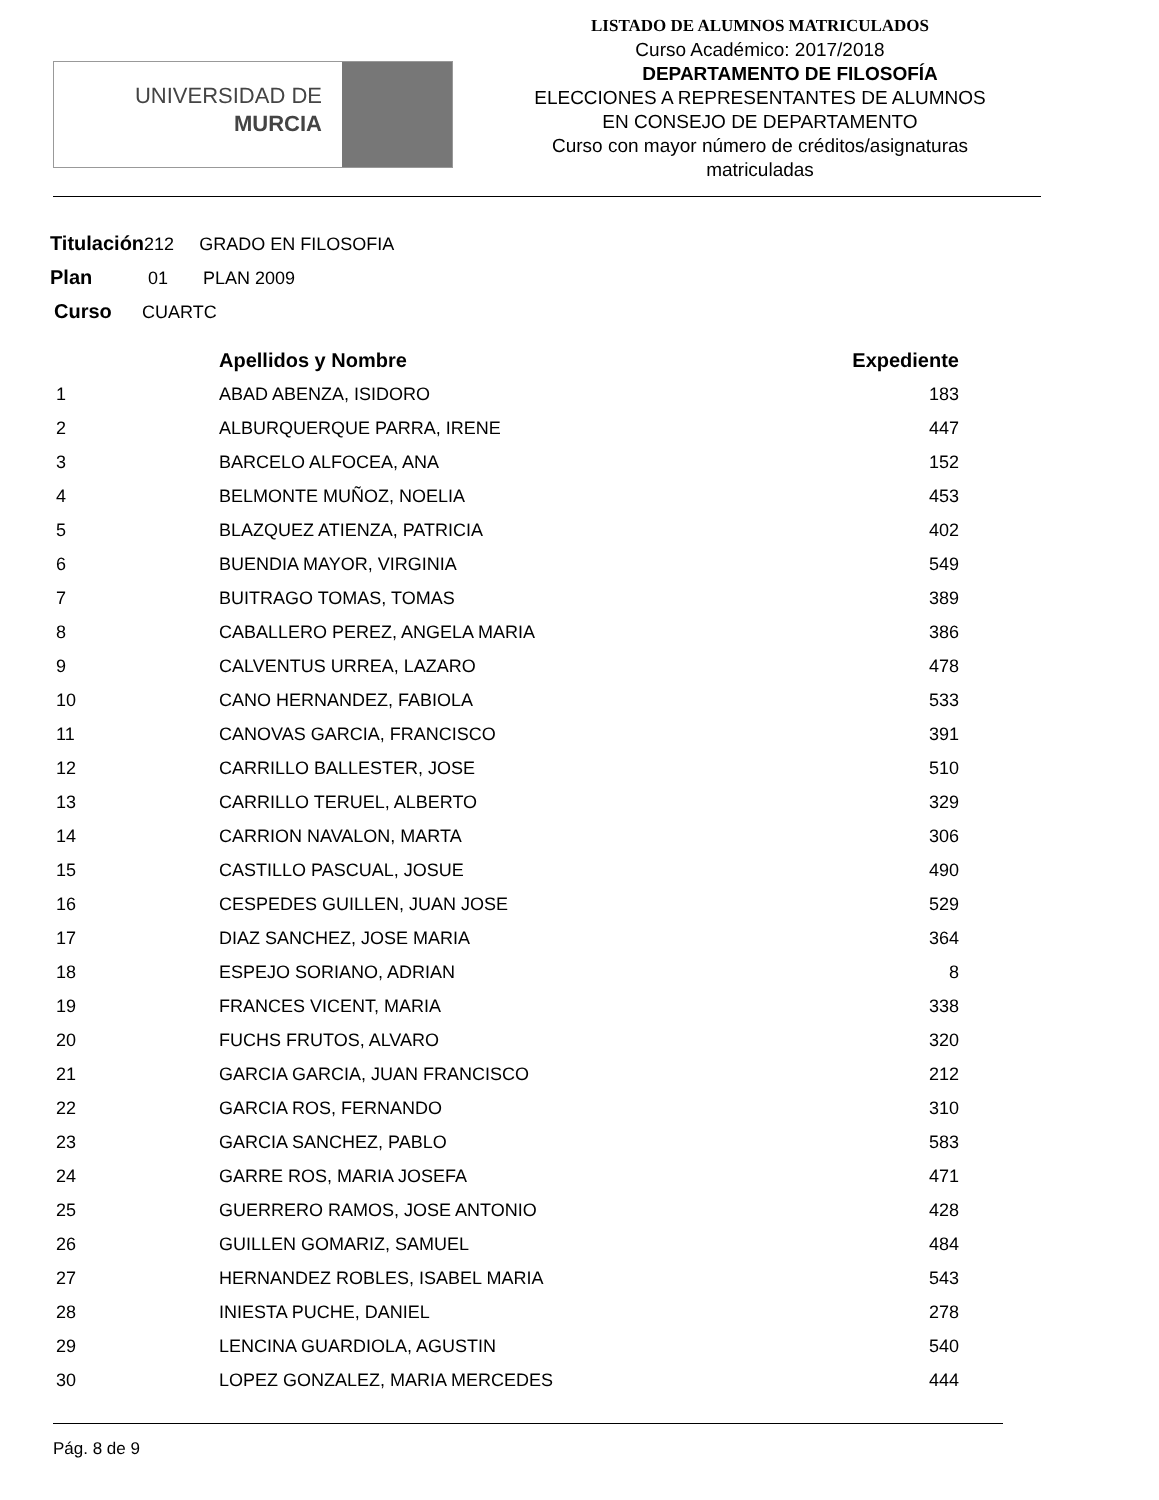UNIVERSIDAD DE
MURCIA
LISTADO DE ALUMNOS MATRICULADOS
Curso Académico: 2017/2018
DEPARTAMENTO DE FILOSOFÍA
ELECCIONES A REPRESENTANTES DE ALUMNOS
EN CONSEJO DE DEPARTAMENTO
Curso con mayor número de créditos/asignaturas
matriculadas
Titulación212 GRADO EN FILOSOFIA
Plan 01 PLAN 2009
Curso CUARTC
| | Apellidos y Nombre | Expediente |
| --- | --- | --- |
| 1 | ABAD ABENZA, ISIDORO | 183 |
| 2 | ALBURQUERQUE PARRA, IRENE | 447 |
| 3 | BARCELO ALFOCEA, ANA | 152 |
| 4 | BELMONTE MUÑOZ, NOELIA | 453 |
| 5 | BLAZQUEZ ATIENZA, PATRICIA | 402 |
| 6 | BUENDIA MAYOR, VIRGINIA | 549 |
| 7 | BUITRAGO TOMAS, TOMAS | 389 |
| 8 | CABALLERO PEREZ, ANGELA MARIA | 386 |
| 9 | CALVENTUS URREA, LAZARO | 478 |
| 10 | CANO HERNANDEZ, FABIOLA | 533 |
| 11 | CANOVAS GARCIA, FRANCISCO | 391 |
| 12 | CARRILLO BALLESTER, JOSE | 510 |
| 13 | CARRILLO TERUEL, ALBERTO | 329 |
| 14 | CARRION NAVALON, MARTA | 306 |
| 15 | CASTILLO PASCUAL, JOSUE | 490 |
| 16 | CESPEDES GUILLEN, JUAN JOSE | 529 |
| 17 | DIAZ SANCHEZ, JOSE MARIA | 364 |
| 18 | ESPEJO SORIANO, ADRIAN | 8 |
| 19 | FRANCES VICENT, MARIA | 338 |
| 20 | FUCHS FRUTOS, ALVARO | 320 |
| 21 | GARCIA GARCIA, JUAN FRANCISCO | 212 |
| 22 | GARCIA ROS, FERNANDO | 310 |
| 23 | GARCIA SANCHEZ, PABLO | 583 |
| 24 | GARRE ROS, MARIA JOSEFA | 471 |
| 25 | GUERRERO RAMOS, JOSE ANTONIO | 428 |
| 26 | GUILLEN GOMARIZ, SAMUEL | 484 |
| 27 | HERNANDEZ ROBLES, ISABEL MARIA | 543 |
| 28 | INIESTA PUCHE, DANIEL | 278 |
| 29 | LENCINA GUARDIOLA, AGUSTIN | 540 |
| 30 | LOPEZ GONZALEZ, MARIA MERCEDES | 444 |
Pág. 8 de 9